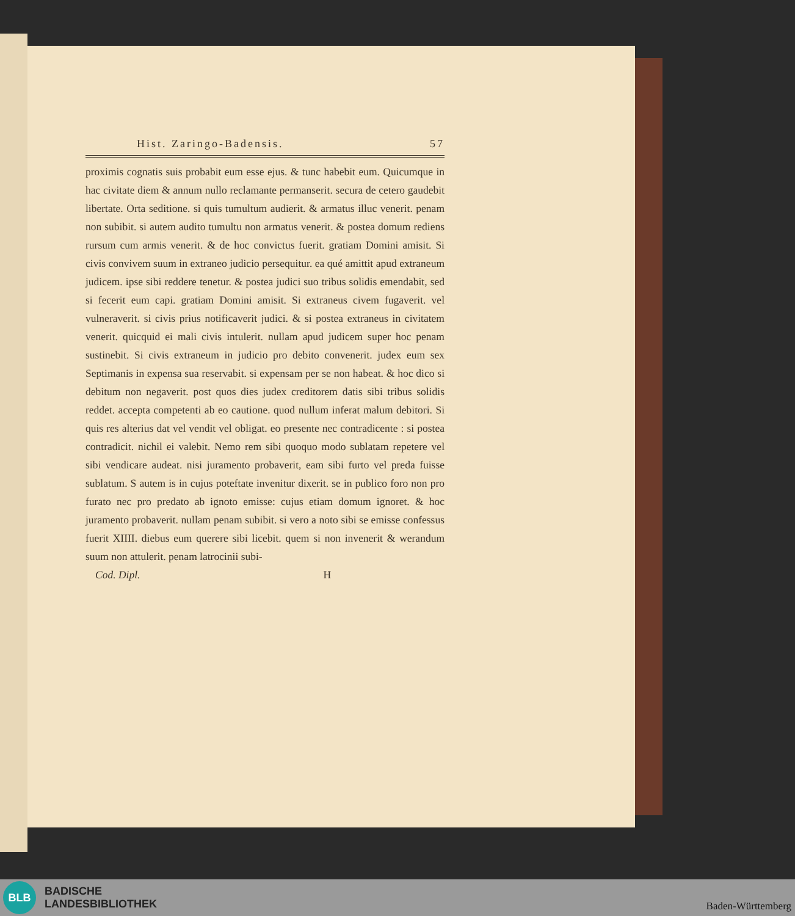Hist. Zaringo-Badensis. 57
proximis cognatis suis probabit eum esse ejus. & tunc habebit eum. Quicumque in hac civitate diem & annum nullo reclamante permanserit. secura de cetero gaudebit libertate. Orta seditione. si quis tumultum audierit. & armatus illuc venerit. penam non subibit. si autem audito tumultu non armatus venerit. & postea domum rediens rursum cum armis venerit. & de hoc convictus fuerit. gratiam Domini amisit. Si civis convivem suum in extraneo judicio persequitur. ea qué amittit apud extraneum judicem. ipse sibi reddere tenetur. & postea judici suo tribus solidis emendabit, sed si fecerit eum capi. gratiam Domini amisit. Si extraneus civem fugaverit. vel vulneraverit. si civis prius notificaverit judici. & si postea extraneus in civitatem venerit. quicquid ei mali civis intulerit. nullam apud judicem super hoc penam sustinebit. Si civis extraneum in judicio pro debito convenerit. judex eum sex Septimanis in expensa sua reservabit. si expensam per se non habeat. & hoc dico si debitum non negaverit. post quos dies judex creditorem datis sibi tribus solidis reddet. accepta competenti ab eo cautione. quod nullum inferat malum debitori. Si quis res alterius dat vel vendit vel obligat. eo presente nec contradicente : si postea contradicit. nichil ei valebit. Nemo rem sibi quoquo modo sublatam repetere vel sibi vendicare audeat. nisi juramento probaverit, eam sibi furto vel preda fuisse sublatum. S autem is in cujus poteftate invenitur dixerit. se in publico foro non pro furato nec pro predato ab ignoto emisse: cujus etiam domum ignoret. & hoc juramento probaverit. nullam penam subibit. si vero a noto sibi se emisse confessus fuerit XIIII. diebus eum querere sibi licebit. quem si non invenerit & werandum suum non attulerit. penam latrocinii subi-
Cod. Dipl. H
BLB
BADISCHE
LANDESBIBLIOTHEK
Baden-Württemberg